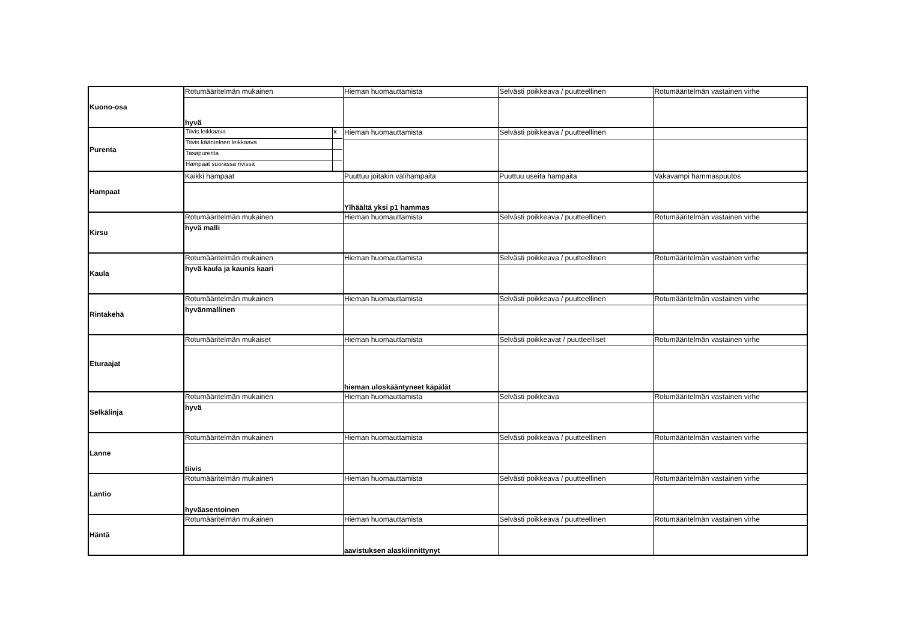| Kuono-osa | Rotumääritelmän mukainen | Hieman huomauttamista | Selvästi poikkeava / puutteellinen | Rotumääritelmän vastainen virhe |
| | hyvä | | | |
| Purenta | / Tiivis leikkaava / x / / Tiivis kääntelnen leikkaava / / / Tasapurenta / / / Hampaat suorassa rivissä / / | Hieman huomauttamista | Selvästi poikkeava / puutteellinen | |
| Hampaat | Kaikki hampaat | Puuttuu joitakin välihampaita | Puuttuu useita hampaita | Vakavampi hammaspuutos |
| | | Ylhäältä yksi p1 hammas | | |
| Kirsu | Rotumääritelmän mukainen | Hieman huomauttamista | Selvästi poikkeava / puutteellinen | Rotumääritelmän vastainen virhe |
| | hyvä malli | | | |
| Kaula | Rotumääritelmän mukainen | Hieman huomauttamista | Selvästi poikkeava / puutteellinen | Rotumääritelmän vastainen virhe |
| | hyvä kaula ja kaunis kaari | | | |
| Rintakehä | Rotumääritelmän mukainen | Hieman huomauttamista | Selvästi poikkeava / puutteellinen | Rotumääritelmän vastainen virhe |
| | hyvänmallinen | | | |
| Eturaajat | Rotumääritelmän mukaiset | Hieman huomauttamista | Selvästi poikkeavat / puutteelliset | Rotumääritelmän vastainen virhe |
| | | hieman uloskääntyneet käpälät | | |
| Selkälinja | Rotumääritelmän mukainen | Hieman huomauttamista | Selvästi poikkeava | Rotumääritelmän vastainen virhe |
| | hyvä | | | |
| Lanne | Rotumääritelmän mukainen | Hieman huomauttamista | Selvästi poikkeava / puutteellinen | Rotumääritelmän vastainen virhe |
| | tiivis | | | |
| Lantio | Rotumääritelmän mukainen | Hieman huomauttamista | Selvästi poikkeava / puutteellinen | Rotumääritelmän vastainen virhe |
| | hyväasentoinen | | | |
| Häntä | Rotumääritelmän mukainen | Hieman huomauttamista | Selvästi poikkeava / puutteellinen | Rotumääritelmän vastainen virhe |
| | | aavistuksen alaskiinnittynyt | | |